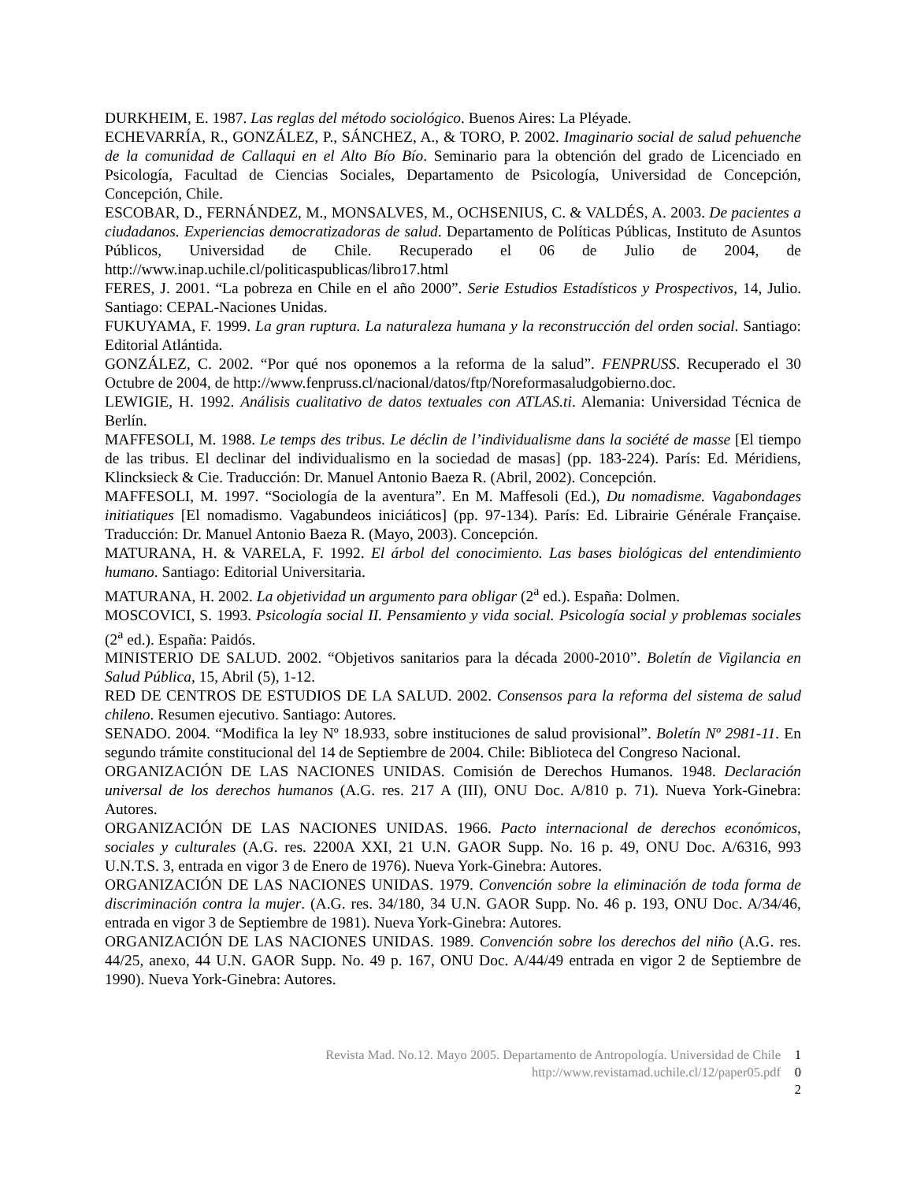DURKHEIM, E. 1987. Las reglas del método sociológico. Buenos Aires: La Pléyade.
ECHEVARRÍA, R., GONZÁLEZ, P., SÁNCHEZ, A., & TORO, P. 2002. Imaginario social de salud pehuenche de la comunidad de Callaqui en el Alto Bío Bío. Seminario para la obtención del grado de Licenciado en Psicología, Facultad de Ciencias Sociales, Departamento de Psicología, Universidad de Concepción, Concepción, Chile.
ESCOBAR, D., FERNÁNDEZ, M., MONSALVES, M., OCHSENIUS, C. & VALDÉS, A. 2003. De pacientes a ciudadanos. Experiencias democratizadoras de salud. Departamento de Políticas Públicas, Instituto de Asuntos Públicos, Universidad de Chile. Recuperado el 06 de Julio de 2004, de http://www.inap.uchile.cl/politicaspublicas/libro17.html
FERES, J. 2001. “La pobreza en Chile en el año 2000”. Serie Estudios Estadísticos y Prospectivos, 14, Julio. Santiago: CEPAL-Naciones Unidas.
FUKUYAMA, F. 1999. La gran ruptura. La naturaleza humana y la reconstrucción del orden social. Santiago: Editorial Atlántida.
GONZÁLEZ, C. 2002. “Por qué nos oponemos a la reforma de la salud”. FENPRUSS. Recuperado el 30 Octubre de 2004, de http://www.fenpruss.cl/nacional/datos/ftp/Noreformasaludgobierno.doc.
LEWIGIE, H. 1992. Análisis cualitativo de datos textuales con ATLAS.ti. Alemania: Universidad Técnica de Berlín.
MAFFESOLI, M. 1988. Le temps des tribus. Le déclin de l’individualisme dans la société de masse [El tiempo de las tribus. El declinar del individualismo en la sociedad de masas] (pp. 183-224). París: Ed. Méridiens, Klincksieck & Cie. Traducción: Dr. Manuel Antonio Baeza R. (Abril, 2002). Concepción.
MAFFESOLI, M. 1997. “Sociología de la aventura”. En M. Maffesoli (Ed.), Du nomadisme. Vagabondages initiatiques [El nomadismo. Vagabundeos iniciáticos] (pp. 97-134). París: Ed. Librairie Générale Française. Traducción: Dr. Manuel Antonio Baeza R. (Mayo, 2003). Concepción.
MATURANA, H. & VARELA, F. 1992. El árbol del conocimiento. Las bases biológicas del entendimiento humano. Santiago: Editorial Universitaria.
MATURANA, H. 2002. La objetividad un argumento para obligar (2<sup>a</sup> ed.). España: Dolmen.
MOSCOVICI, S. 1993. Psicología social II. Pensamiento y vida social. Psicología social y problemas sociales (2<sup>a</sup> ed.). España: Paidós.
MINISTERIO DE SALUD. 2002. “Objetivos sanitarios para la década 2000-2010”. Boletín de Vigilancia en Salud Pública, 15, Abril (5), 1-12.
RED DE CENTROS DE ESTUDIOS DE LA SALUD. 2002. Consensos para la reforma del sistema de salud chileno. Resumen ejecutivo. Santiago: Autores.
SENADO. 2004. “Modifica la ley Nº 18.933, sobre instituciones de salud provisional”. Boletín Nº 2981-11. En segundo trámite constitucional del 14 de Septiembre de 2004. Chile: Biblioteca del Congreso Nacional.
ORGANIZACIÓN DE LAS NACIONES UNIDAS. Comisión de Derechos Humanos. 1948. Declaración universal de los derechos humanos (A.G. res. 217 A (III), ONU Doc. A/810 p. 71). Nueva York-Ginebra: Autores.
ORGANIZACIÓN DE LAS NACIONES UNIDAS. 1966. Pacto internacional de derechos económicos, sociales y culturales (A.G. res. 2200A XXI, 21 U.N. GAOR Supp. No. 16 p. 49, ONU Doc. A/6316, 993 U.N.T.S. 3, entrada en vigor 3 de Enero de 1976). Nueva York-Ginebra: Autores.
ORGANIZACIÓN DE LAS NACIONES UNIDAS. 1979. Convención sobre la eliminación de toda forma de discriminación contra la mujer. (A.G. res. 34/180, 34 U.N. GAOR Supp. No. 46 p. 193, ONU Doc. A/34/46, entrada en vigor 3 de Septiembre de 1981). Nueva York-Ginebra: Autores.
ORGANIZACIÓN DE LAS NACIONES UNIDAS. 1989. Convención sobre los derechos del niño (A.G. res. 44/25, anexo, 44 U.N. GAOR Supp. No. 49 p. 167, ONU Doc. A/44/49 entrada en vigor 2 de Septiembre de 1990). Nueva York-Ginebra: Autores.
Revista Mad. No.12. Mayo 2005. Departamento de Antropología. Universidad de Chile 1
http://www.revistamad.uchile.cl/12/paper05.pdf 0
2